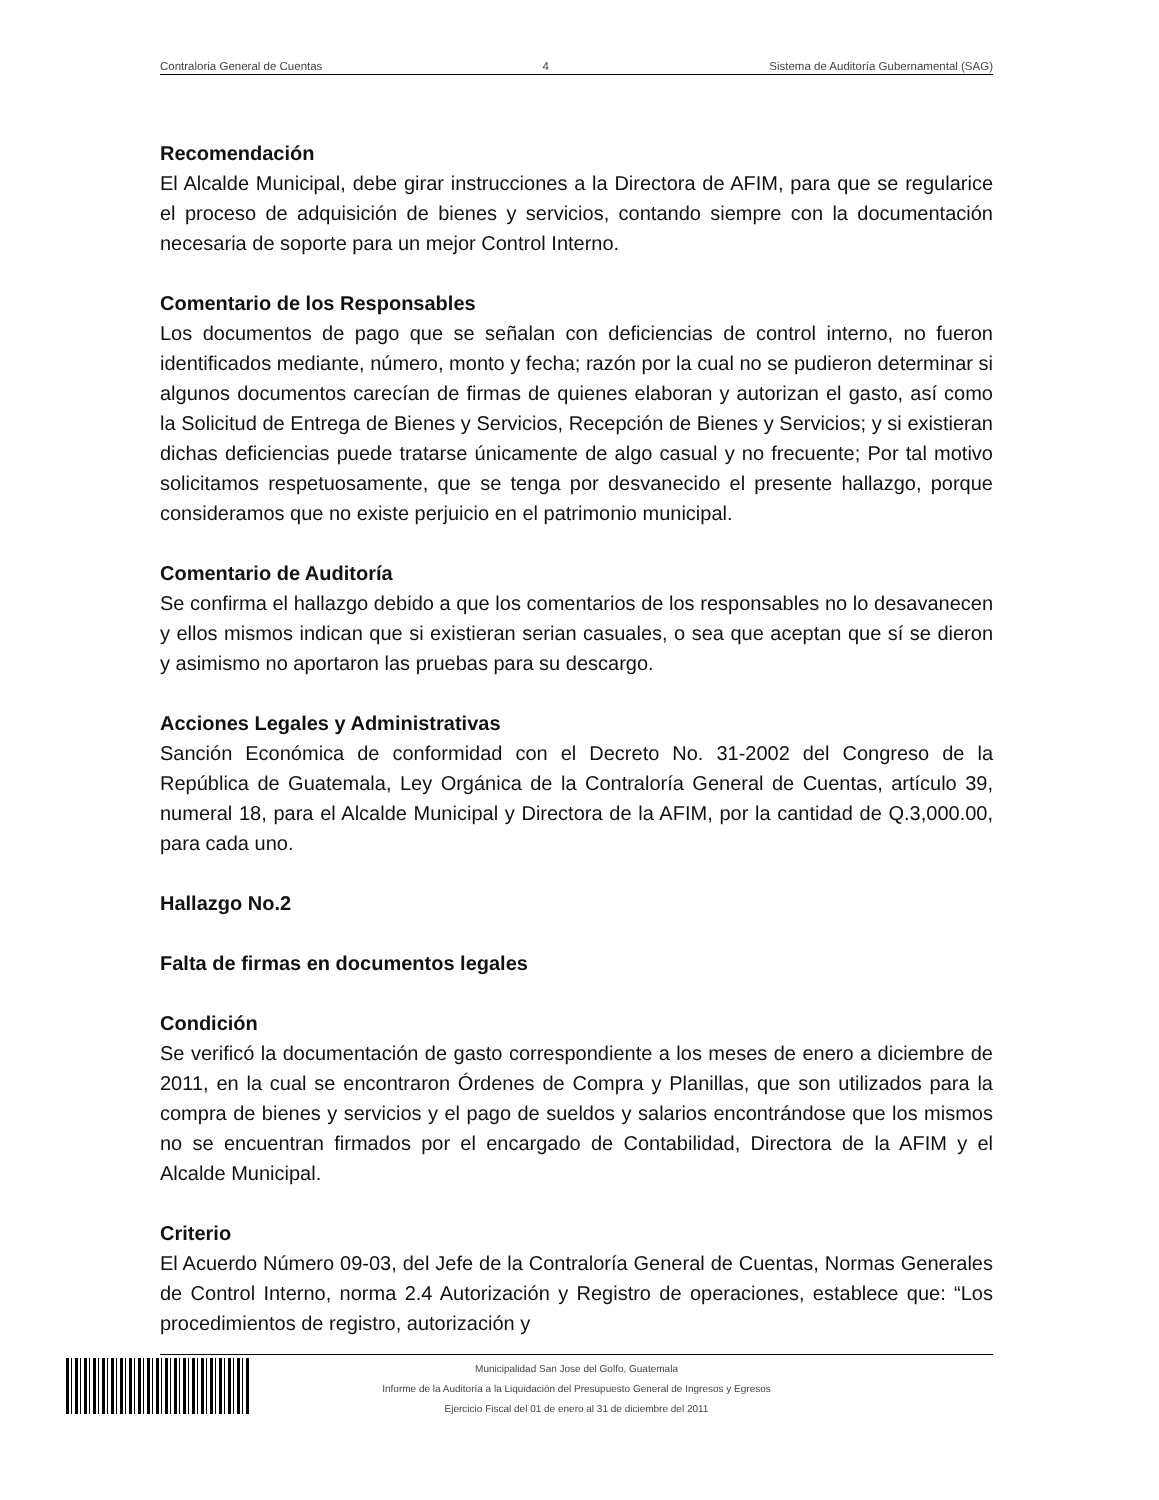Contraloria General de Cuentas 4 Sistema de Auditoría Gubernamental (SAG)
Recomendación
El Alcalde Municipal, debe girar instrucciones a la Directora de AFIM, para que se regularice el proceso de adquisición de bienes y servicios, contando siempre con la documentación necesaria de soporte para un mejor Control Interno.
Comentario de los Responsables
Los documentos de pago que se señalan con deficiencias de control interno, no fueron identificados mediante, número, monto y fecha; razón por la cual no se pudieron determinar si algunos documentos carecían de firmas de quienes elaboran y autorizan el gasto, así como la Solicitud de Entrega de Bienes y Servicios, Recepción de Bienes y Servicios; y si existieran dichas deficiencias puede tratarse únicamente de algo casual y no frecuente; Por tal motivo solicitamos respetuosamente, que se tenga por desvanecido el presente hallazgo, porque consideramos que no existe perjuicio en el patrimonio municipal.
Comentario de Auditoría
Se confirma el hallazgo debido a que los comentarios de los responsables no lo desavanecen y ellos mismos indican que si existieran serian casuales, o sea que aceptan que sí se dieron y asimismo no aportaron las pruebas para su descargo.
Acciones Legales y Administrativas
Sanción Económica de conformidad con el Decreto No. 31-2002 del Congreso de la República de Guatemala, Ley Orgánica de la Contraloría General de Cuentas, artículo 39, numeral 18, para el Alcalde Municipal y Directora de la AFIM, por la cantidad de Q.3,000.00, para cada uno.
Hallazgo No.2
Falta de firmas en documentos legales
Condición
Se verificó la documentación de gasto correspondiente a los meses de enero a diciembre de 2011, en la cual se encontraron Órdenes de Compra y Planillas, que son utilizados para la compra de bienes y servicios y el pago de sueldos y salarios encontrándose que los mismos no se encuentran firmados por el encargado de Contabilidad, Directora de la AFIM y el Alcalde Municipal.
Criterio
El Acuerdo Número 09-03, del Jefe de la Contraloría General de Cuentas, Normas Generales de Control Interno, norma 2.4 Autorización y Registro de operaciones, establece que: “Los procedimientos de registro, autorización y
Municipalidad San Jose del Golfo, Guatemala
Informe de la Auditoría a la Liquidación del Presupuesto General de Ingresos y Egresos
Ejercicio Fiscal del 01 de enero al 31 de diciembre del 2011